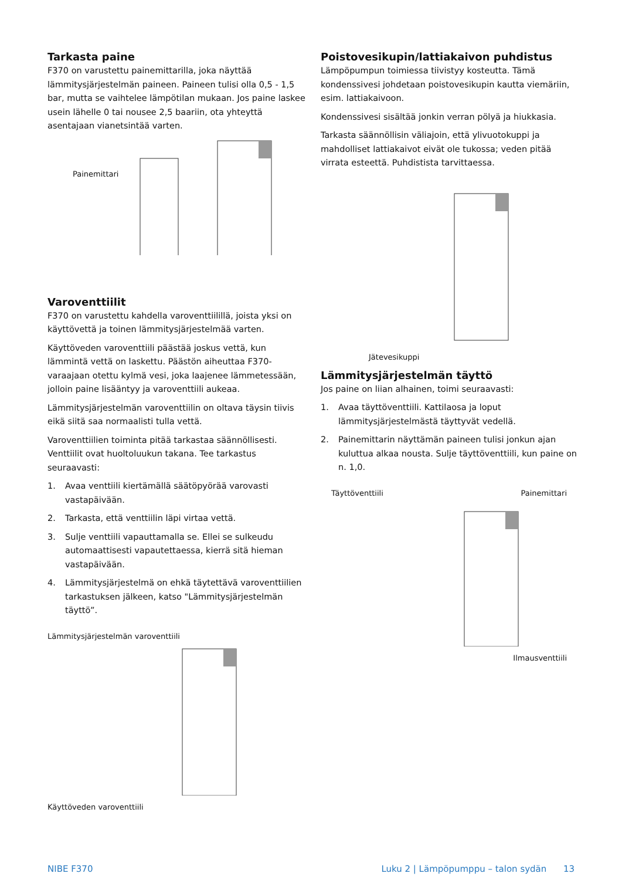Tarkasta paine
F370 on varustettu painemittarilla, joka näyttää lämmitysjärjestelmän paineen. Paineen tulisi olla 0,5 - 1,5 bar, mutta se vaihtelee lämpötilan mukaan. Jos paine laskee usein lähelle 0 tai nousee 2,5 baariin, ota yhteyttä asentajaan vianetsintää varten.
Painemittari
Varoventtiilit
F370 on varustettu kahdella varoventtiilillä, joista yksi on käyttövettä ja toinen lämmitysjärjestelmää varten.
Käyttöveden varoventtiili päästää joskus vettä, kun lämmintä vettä on laskettu. Päästön aiheuttaa F370-varaajaan otettu kylmä vesi, joka laajenee lämmetessään, jolloin paine lisääntyy ja varoventtiili aukeaa.
Lämmitysjärjestelmän varoventtiilin on oltava täysin tiivis eikä siitä saa normaalisti tulla vettä.
Varoventtiilien toiminta pitää tarkastaa säännöllisesti. Venttiilit ovat huoltoluukun takana. Tee tarkastus seuraavasti:
1. Avaa venttiili kiertämällä säätöpyörää varovasti vastapäivään.
2. Tarkasta, että venttiilin läpi virtaa vettä.
3. Sulje venttiili vapauttamalla se. Ellei se sulkeudu automaattisesti vapautettaessa, kierrä sitä hieman vastapäivään.
4. Lämmitysjärjestelmä on ehkä täytettävä varoventtiilien tarkastuksen jälkeen, katso "Lämmitysjärjestelmän täyttö”.
Lämmitysjärjestelmän varoventtiili
Käyttöveden varoventtiili
Poistovesikupin/lattiakaivon puhdistus
Lämpöpumpun toimiessa tiivistyy kosteutta. Tämä kondenssivesi johdetaan poistovesikupin kautta viemäriin, esim. lattiakaivoon.
Kondenssivesi sisältää jonkin verran pölyä ja hiukkasia.
Tarkasta säännöllisin väliajoin, että ylivuotokuppi ja mahdolliset lattiakaivot eivät ole tukossa; veden pitää virrata esteettä. Puhdistista tarvittaessa.
Jätevesikuppi
Lämmitysjärjestelmän täyttö
Jos paine on liian alhainen, toimi seuraavasti:
1. Avaa täyttöventtiili. Kattilaosa ja loput lämmitysjärjestelmästä täyttyvät vedellä.
2. Painemittarin näyttämän paineen tulisi jonkun ajan kuluttua alkaa nousta. Sulje täyttöventtiili, kun paine on n. 1,0.
Täyttöventtiili Painemittari
Ilmausventtiili
NIBE F370 Luku 2 | Lämpöpumppu – talon sydän 13